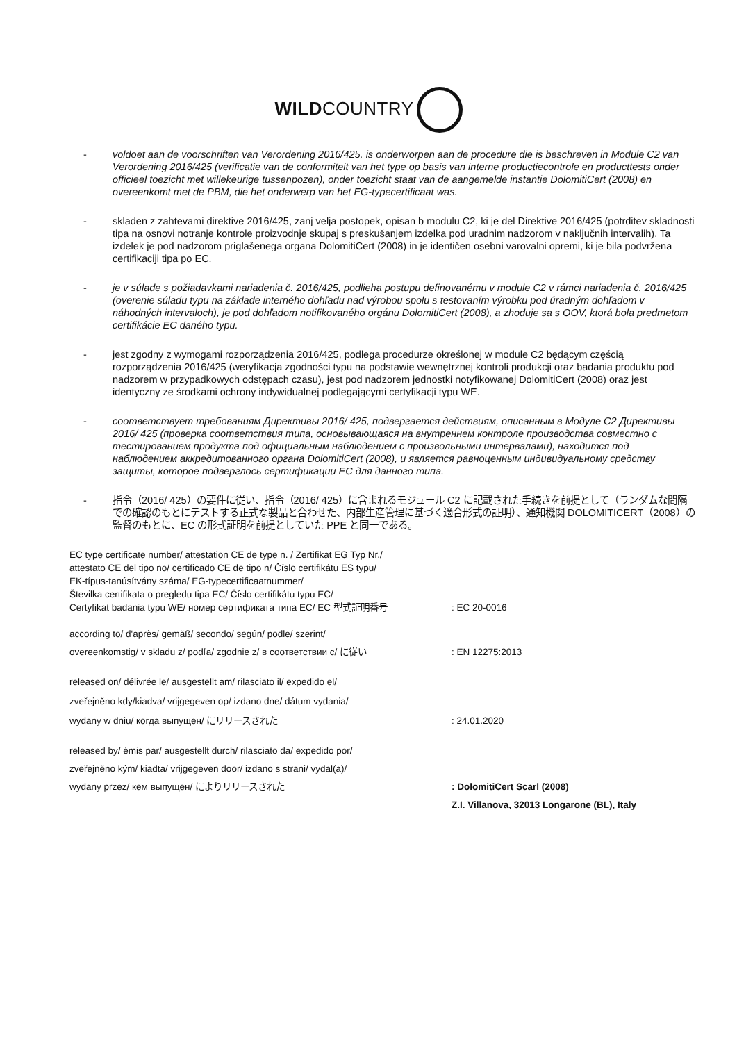WILDCOUNTRY
- voldoet aan de voorschriften van Verordening 2016/425, is onderworpen aan de procedure die is beschreven in Module C2 van Verordening 2016/425 (verificatie van de conformiteit van het type op basis van interne productiecontrole en producttests onder officieel toezicht met willekeurige tussenpozen), onder toezicht staat van de aangemelde instantie DolomitiCert (2008) en overeenkomt met de PBM, die het onderwerp van het EG-typecertificaat was.
- skladen z zahtevami direktive 2016/425, zanj velja postopek, opisan b modulu C2, ki je del Direktive 2016/425 (potrditev skladnosti tipa na osnovi notranje kontrole proizvodnje skupaj s preskušanjem izdelka pod uradnim nadzorom v naključnih intervalih). Ta izdelek je pod nadzorom priglašenega organa DolomitiCert (2008) in je identičen osebni varovalni opremi, ki je bila podvržena certifikaciji tipa po EC.
- je v súlade s požiadavkami nariadenia č. 2016/425, podlieha postupu definovanému v module C2 v rámci nariadenia č. 2016/425 (overenie súladu typu na základe interného dohľadu nad výrobou spolu s testovaním výrobku pod úradným dohľadom v náhodných intervaloch), je pod dohľadom notifikovaného orgánu DolomitiCert (2008), a zhoduje sa s OOV, ktorá bola predmetom certifikácie EC daného typu.
- jest zgodny z wymogami rozporządzenia 2016/425, podlega procedurze określonej w module C2 będącym częścią rozporządzenia 2016/425 (weryfikacja zgodności typu na podstawie wewnętrznej kontroli produkcji oraz badania produktu pod nadzorem w przypadkowych odstępach czasu), jest pod nadzorem jednostki notyfikowanej DolomitiCert (2008) oraz jest identyczny ze środkami ochrony indywidualnej podlegającymi certyfikacji typu WE.
- соответствует требованиям Директивы 2016/ 425, подвергается действиям, описанным в Модуле C2 Директивы 2016/ 425 (проверка соответствия типа, основывающаяся на внутреннем контроле производства совместно с тестированием продукта под официальным наблюдением с произвольными интервалами), находится под наблюдением аккредитованного органа DolomitiCert (2008), и является равноценным индивидуальному средству защиты, которое подверглось сертификации ЕС для данного типа.
- 指令（2016/ 425）の要件に従い、指令（2016/ 425）に含まれるモジュール C2 に記載された手続きを前提として（ランダムな間隔での確認のもとにテストする正式な製品と合わせた、内部生産管理に基づく適合形式の証明）、通知機関 DOLOMITICERT（2008）の監督のもとに、EC の形式証明を前提としていた PPE と同一である。
EC type certificate number/ attestation CE de type n. / Zertifikat EG Typ Nr./
attestato CE del tipo no/ certificado CE de tipo n/ Číslo certifikátu ES typu/
EK-típus-tanúsítvány száma/ EG-typecertificaatnummer/
Številka certifikata o pregledu tipa EC/ Číslo certifikátu typu EC/
Certyfikat badania typu WE/ номер сертификата типа ЕС/ EC 型式証明番号
: EC 20-0016
according to/ d'après/ gemäß/ secondo/ según/ podle/ szerint/
overeenkomstig/ v skladu z/ podľa/ zgodnie z/ в соответствии с/ に従い
: EN 12275:2013
released on/ délivrée le/ ausgestellt am/ rilasciato il/ expedido el/
zveřejněno kdy/kiadva/ vrijgegeven op/ izdano dne/ dátum vydania/
wydany w dniu/ когда выпущен/ にリリースされた
: 24.01.2020
released by/ émis par/ ausgestellt durch/ rilasciato da/ expedido por/
zveřejněno kým/ kiadta/ vrijgegeven door/ izdano s strani/ vydal(a)/
wydany przez/ кем выпущен/ によりリリースされた
: DolomitiCert Scarl (2008)
Z.I. Villanova, 32013 Longarone (BL), Italy